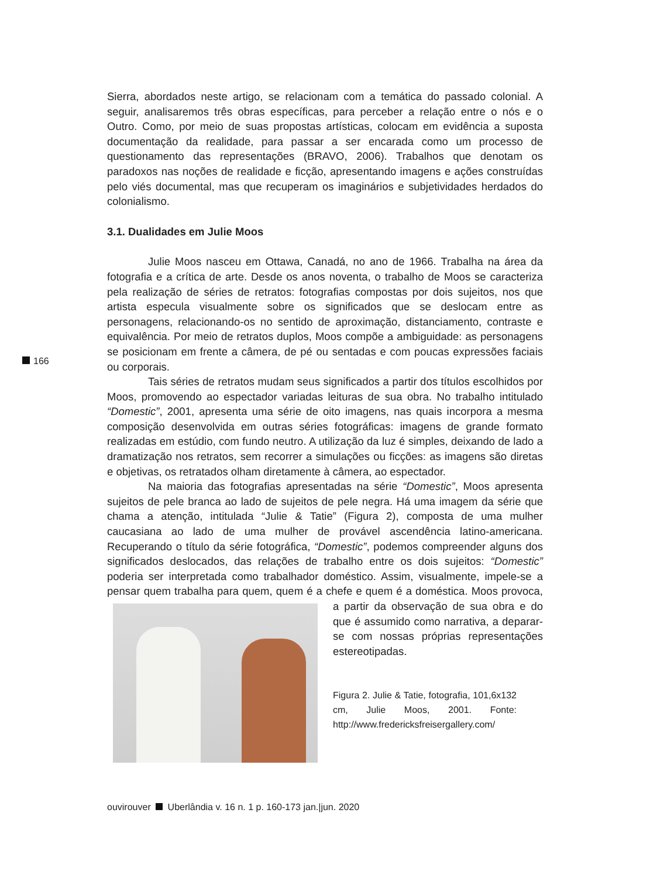Sierra, abordados neste artigo, se relacionam com a temática do passado colonial. A seguir, analisaremos três obras específicas, para perceber a relação entre o nós e o Outro. Como, por meio de suas propostas artísticas, colocam em evidência a suposta documentação da realidade, para passar a ser encarada como um processo de questionamento das representações (BRAVO, 2006). Trabalhos que denotam os paradoxos nas noções de realidade e ficção, apresentando imagens e ações construídas pelo viés documental, mas que recuperam os imaginários e subjetividades herdados do colonialismo.
3.1. Dualidades em Julie Moos
Julie Moos nasceu em Ottawa, Canadá, no ano de 1966. Trabalha na área da fotografia e a crítica de arte. Desde os anos noventa, o trabalho de Moos se caracteriza pela realização de séries de retratos: fotografias compostas por dois sujeitos, nos que artista especula visualmente sobre os significados que se deslocam entre as personagens, relacionando-os no sentido de aproximação, distanciamento, contraste e equivalência. Por meio de retratos duplos, Moos compõe a ambiguidade: as personagens se posicionam em frente a câmera, de pé ou sentadas e com poucas expressões faciais ou corporais.
Tais séries de retratos mudam seus significados a partir dos títulos escolhidos por Moos, promovendo ao espectador variadas leituras de sua obra. No trabalho intitulado “Domestic”, 2001, apresenta uma série de oito imagens, nas quais incorpora a mesma composição desenvolvida em outras séries fotográficas: imagens de grande formato realizadas em estúdio, com fundo neutro. A utilização da luz é simples, deixando de lado a dramatização nos retratos, sem recorrer a simulações ou ficções: as imagens são diretas e objetivas, os retratados olham diretamente à câmera, ao espectador.
Na maioria das fotografias apresentadas na série “Domestic”, Moos apresenta sujeitos de pele branca ao lado de sujeitos de pele negra. Há uma imagem da série que chama a atenção, intitulada “Julie & Tatie” (Figura 2), composta de uma mulher caucasiana ao lado de uma mulher de provável ascendência latino-americana. Recuperando o título da série fotográfica, “Domestic”, podemos compreender alguns dos significados deslocados, das relações de trabalho entre os dois sujeitos: “Domestic” poderia ser interpretada como trabalhador doméstico. Assim, visualmente, impele-se a pensar quem trabalha para quem, quem é a chefe e quem é a doméstica. Moos provoca, a partir da observação de sua obra e do que é assumido como narrativa, a deparar-se com nossas próprias representações estereotipadas.
Figura 2. Julie & Tatie, fotografia, 101,6x132 cm, Julie Moos, 2001. Fonte: http://www.fredericksfreisergallery.com/
166
ouvirouver Uberlândia v. 16 n. 1 p. 160-173 jan.|jun. 2020